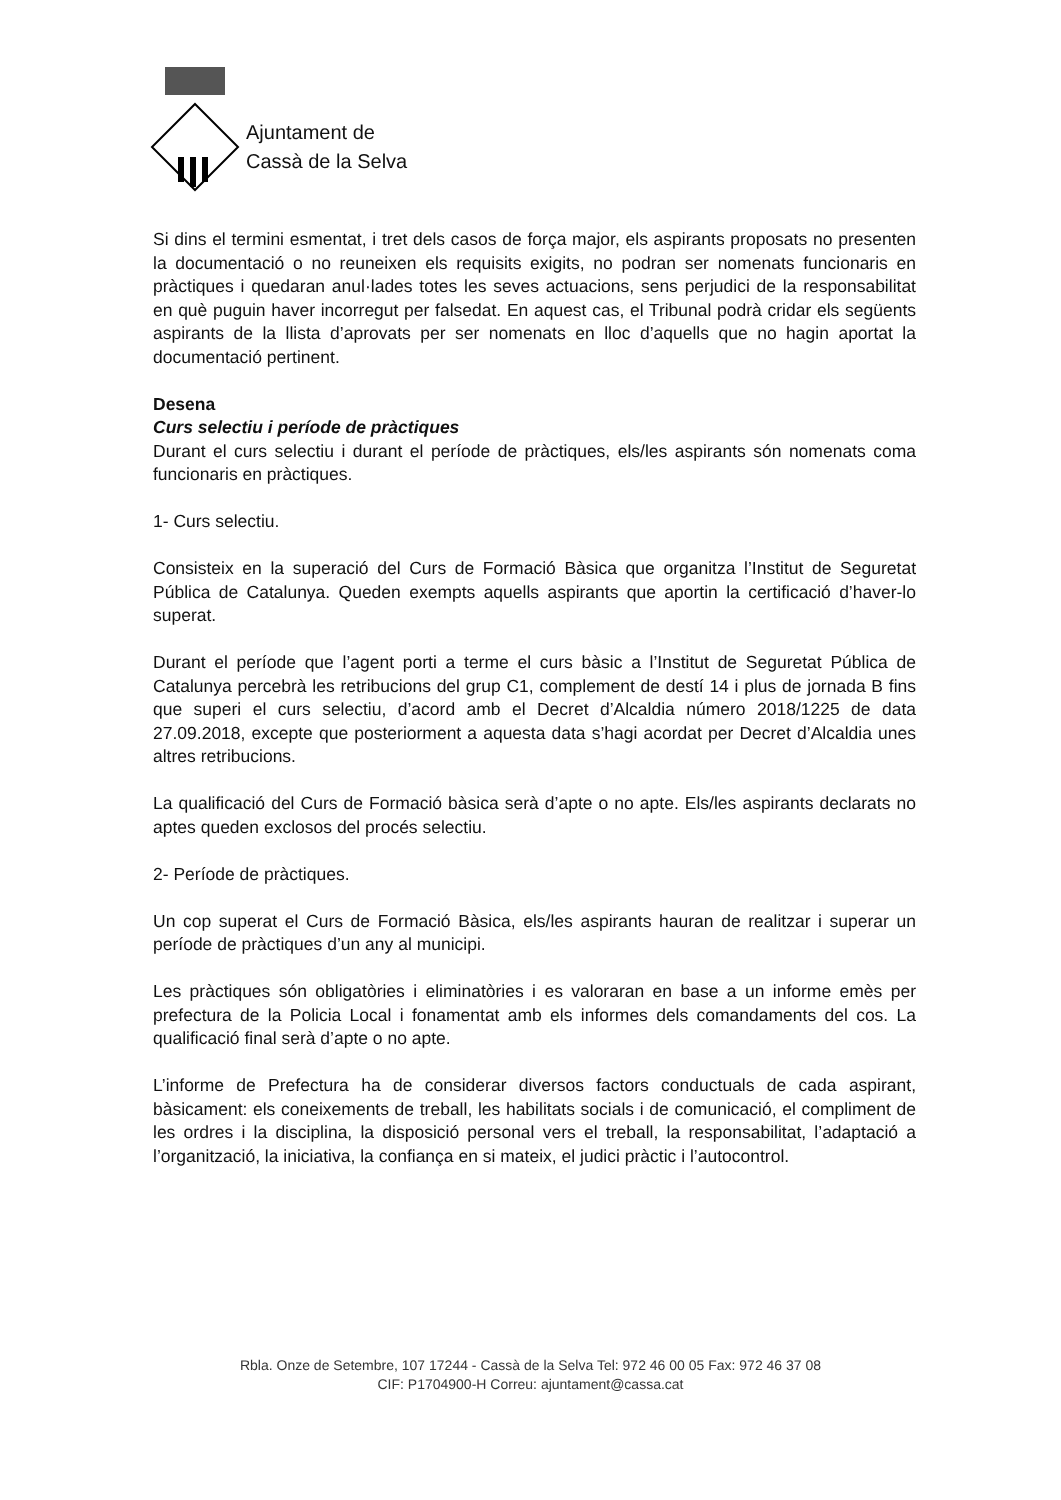Ajuntament de
Cassà de la Selva
Si dins el termini esmentat, i tret dels casos de força major, els aspirants proposats no presenten la documentació o no reuneixen els requisits exigits, no podran ser nomenats funcionaris en pràctiques i quedaran anul·lades totes les seves actuacions, sens perjudici de la responsabilitat en què puguin haver incorregut per falsedat. En aquest cas, el Tribunal podrà cridar els següents aspirants de la llista d’aprovats per ser nomenats en lloc d’aquells que no hagin aportat la documentació pertinent.
Desena
Curs selectiu i període de pràctiques
Durant el curs selectiu i durant el període de pràctiques, els/les aspirants són nomenats coma funcionaris en pràctiques.
1- Curs selectiu.
Consisteix en la superació del Curs de Formació Bàsica que organitza l’Institut de Seguretat Pública de Catalunya. Queden exempts aquells aspirants que aportin la certificació d’haver-lo superat.
Durant el període que l’agent porti a terme el curs bàsic a l’Institut de Seguretat Pública de Catalunya percebrà les retribucions del grup C1, complement de destí 14 i plus de jornada B fins que superi el curs selectiu, d’acord amb el Decret d’Alcaldia número 2018/1225 de data 27.09.2018, excepte que posteriorment a aquesta data s’hagi acordat per Decret d’Alcaldia unes altres retribucions.
La qualificació del Curs de Formació bàsica serà d’apte o no apte. Els/les aspirants declarats no aptes queden exclosos del procés selectiu.
2- Període de pràctiques.
Un cop superat el Curs de Formació Bàsica, els/les aspirants hauran de realitzar i superar un període de pràctiques d’un any al municipi.
Les pràctiques són obligatòries i eliminatòries i es valoraran en base a un informe emès per prefectura de la Policia Local i fonamentat amb els informes dels comandaments del cos. La qualificació final serà d’apte o no apte.
L’informe de Prefectura ha de considerar diversos factors conductuals de cada aspirant, bàsicament: els coneixements de treball, les habilitats socials i de comunicació, el compliment de les ordres i la disciplina, la disposició personal vers el treball, la responsabilitat, l’adaptació a l’organització, la iniciativa, la confiança en si mateix, el judici pràctic i l’autocontrol.
Rbla. Onze de Setembre, 107 17244 - Cassà de la Selva Tel: 972 46 00 05 Fax: 972 46 37 08
CIF: P1704900-H Correu: ajuntament@cassa.cat